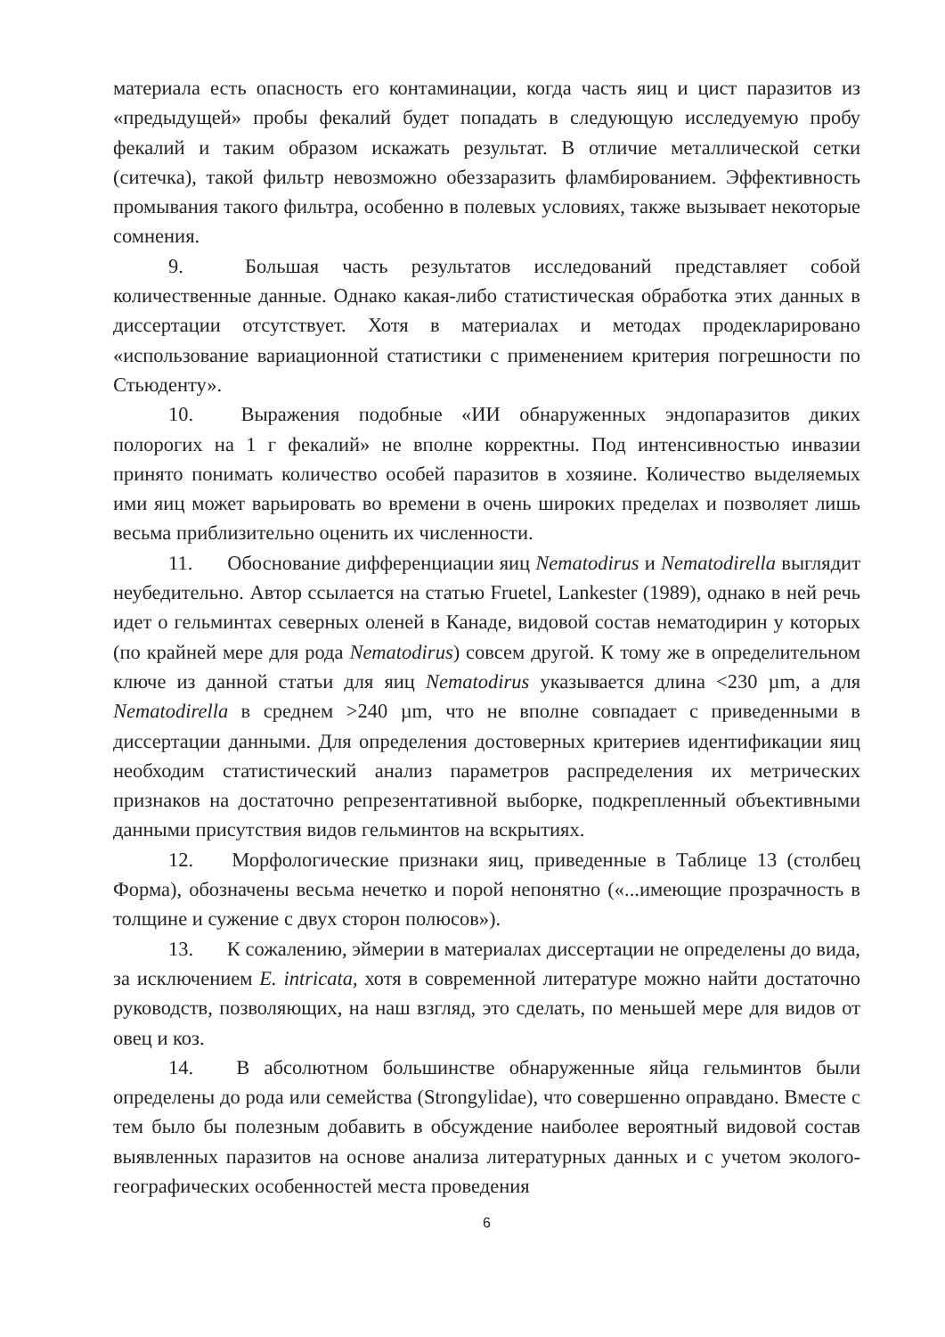материала есть опасность его контаминации, когда часть яиц и цист паразитов из «предыдущей» пробы фекалий будет попадать в следующую исследуемую пробу фекалий и таким образом искажать результат. В отличие металлической сетки (ситечка), такой фильтр невозможно обеззаразить фламбированием. Эффективность промывания такого фильтра, особенно в полевых условиях, также вызывает некоторые сомнения.
9. Большая часть результатов исследований представляет собой количественные данные. Однако какая-либо статистическая обработка этих данных в диссертации отсутствует. Хотя в материалах и методах продекларировано «использование вариационной статистики с применением критерия погрешности по Стьюденту».
10. Выражения подобные «ИИ обнаруженных эндопаразитов диких полорогих на 1 г фекалий» не вполне корректны. Под интенсивностью инвазии принято понимать количество особей паразитов в хозяине. Количество выделяемых ими яиц может варьировать во времени в очень широких пределах и позволяет лишь весьма приблизительно оценить их численности.
11. Обоснование дифференциации яиц Nematodirus и Nematodirella выглядит неубедительно. Автор ссылается на статью Fruetel, Lankester (1989), однако в ней речь идет о гельминтах северных оленей в Канаде, видовой состав нематодирин у которых (по крайней мере для рода Nematodirus) совсем другой. К тому же в определительном ключе из данной статьи для яиц Nematodirus указывается длина <230 µm, а для Nematodirella в среднем >240 µm, что не вполне совпадает с приведенными в диссертации данными. Для определения достоверных критериев идентификации яиц необходим статистический анализ параметров распределения их метрических признаков на достаточно репрезентативной выборке, подкрепленный объективными данными присутствия видов гельминтов на вскрытиях.
12. Морфологические признаки яиц, приведенные в Таблице 13 (столбец Форма), обозначены весьма нечетко и порой непонятно («...имеющие прозрачность в толщине и сужение с двух сторон полюсов»).
13. К сожалению, эймерии в материалах диссертации не определены до вида, за исключением E. intricata, хотя в современной литературе можно найти достаточно руководств, позволяющих, на наш взгляд, это сделать, по меньшей мере для видов от овец и коз.
14. В абсолютном большинстве обнаруженные яйца гельминтов были определены до рода или семейства (Strongylidae), что совершенно оправдано. Вместе с тем было бы полезным добавить в обсуждение наиболее вероятный видовой состав выявленных паразитов на основе анализа литературных данных и с учетом эколого-географических особенностей места проведения
6